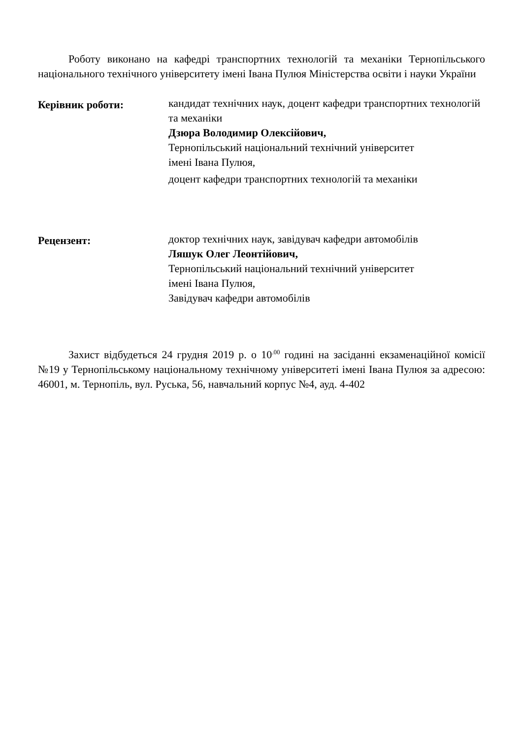Роботу виконано на кафедрі транспортних технологій та механіки Тернопільського національного технічного університету імені Івана Пулюя Міністерства освіти і науки України
Керівник роботи:
кандидат технічних наук, доцент кафедри транспортних технологій та механіки
Дзюра Володимир Олексійович,
Тернопільський національний технічний університет
імені Івана Пулюя,
доцент кафедри транспортних технологій та механіки
Рецензент:
доктор технічних наук, завідувач кафедри автомобілів
Ляшук Олег Леонтійович,
Тернопільський національний технічний університет
імені Івана Пулюя,
Завідувач кафедри автомобілів
Захист відбудеться 24 грудня 2019 р. о 10<sup>.00</sup> годині на засіданні екзаменаційної комісії №19 у Тернопільському національному технічному університеті імені Івана Пулюя за адресою: 46001, м. Тернопіль, вул. Руська, 56, навчальний корпус №4, ауд. 4-402